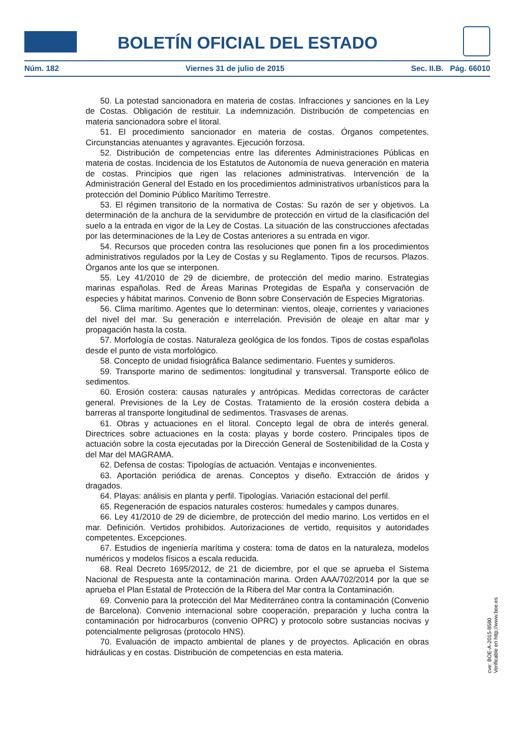BOLETÍN OFICIAL DEL ESTADO
Núm. 182 Viernes 31 de julio de 2015 Sec. II.B. Pág. 66010
50. La potestad sancionadora en materia de costas. Infracciones y sanciones en la Ley de Costas. Obligación de restituir. La indemnización. Distribución de competencias en materia sancionadora sobre el litoral.
51. El procedimiento sancionador en materia de costas. Órganos competentes. Circunstancias atenuantes y agravantes. Ejecución forzosa.
52. Distribución de competencias entre las diferentes Administraciones Públicas en materia de costas. Incidencia de los Estatutos de Autonomía de nueva generación en materia de costas. Principios que rigen las relaciones administrativas. Intervención de la Administración General del Estado en los procedimientos administrativos urbanísticos para la protección del Dominio Público Marítimo Terrestre.
53. El régimen transitorio de la normativa de Costas: Su razón de ser y objetivos. La determinación de la anchura de la servidumbre de protección en virtud de la clasificación del suelo a la entrada en vigor de la Ley de Costas. La situación de las construcciones afectadas por las determinaciones de la Ley de Costas anteriores a su entrada en vigor.
54. Recursos que proceden contra las resoluciones que ponen fin a los procedimientos administrativos regulados por la Ley de Costas y su Reglamento. Tipos de recursos. Plazos. Órganos ante los que se interponen.
55. Ley 41/2010 de 29 de diciembre, de protección del medio marino. Estrategias marinas españolas. Red de Áreas Marinas Protegidas de España y conservación de especies y hábitat marinos. Convenio de Bonn sobre Conservación de Especies Migratorias.
56. Clima marítimo. Agentes que lo determinan: vientos, oleaje, corrientes y variaciones del nivel del mar. Su generación e interrelación. Previsión de oleaje en altar mar y propagación hasta la costa.
57. Morfología de costas. Naturaleza geológica de los fondos. Tipos de costas españolas desde el punto de vista morfológico.
58. Concepto de unidad fisiográfica Balance sedimentario. Fuentes y sumideros.
59. Transporte marino de sedimentos: longitudinal y transversal. Transporte eólico de sedimentos.
60. Erosión costera: causas naturales y antrópicas. Medidas correctoras de carácter general. Previsiones de la Ley de Costas. Tratamiento de la erosión costera debida a barreras al transporte longitudinal de sedimentos. Trasvases de arenas.
61. Obras y actuaciones en el litoral. Concepto legal de obra de interés general. Directrices sobre actuaciones en la costa: playas y borde costero. Principales tipos de actuación sobre la costa ejecutadas por la Dirección General de Sostenibilidad de la Costa y del Mar del MAGRAMA.
62. Defensa de costas: Tipologías de actuación. Ventajas e inconvenientes.
63. Aportación periódica de arenas. Conceptos y diseño. Extracción de áridos y dragados.
64. Playas: análisis en planta y perfil. Tipologías. Variación estacional del perfil.
65. Regeneración de espacios naturales costeros: humedales y campos dunares.
66. Ley 41/2010 de 29 de diciembre, de protección del medio marino. Los vertidos en el mar. Definición. Vertidos prohibidos. Autorizaciones de vertido, requisitos y autoridades competentes. Excepciones.
67. Estudios de ingeniería marítima y costera: toma de datos en la naturaleza, modelos numéricos y modelos físicos a escala reducida.
68. Real Decreto 1695/2012, de 21 de diciembre, por el que se aprueba el Sistema Nacional de Respuesta ante la contaminación marina. Orden AAA/702/2014 por la que se aprueba el Plan Estatal de Protección de la Ribera del Mar contra la Contaminación.
69. Convenio para la protección del Mar Mediterráneo contra la contaminación (Convenio de Barcelona). Convenio internacional sobre cooperación, preparación y lucha contra la contaminación por hidrocarburos (convenio OPRC) y protocolo sobre sustancias nocivas y potencialmente peligrosas (protocolo HNS).
70. Evaluación de impacto ambiental de planes y de proyectos. Aplicación en obras hidráulicas y en costas. Distribución de competencias en esta materia.
cve: BOE-A-2015-8580
Verificable en http://www.boe.es